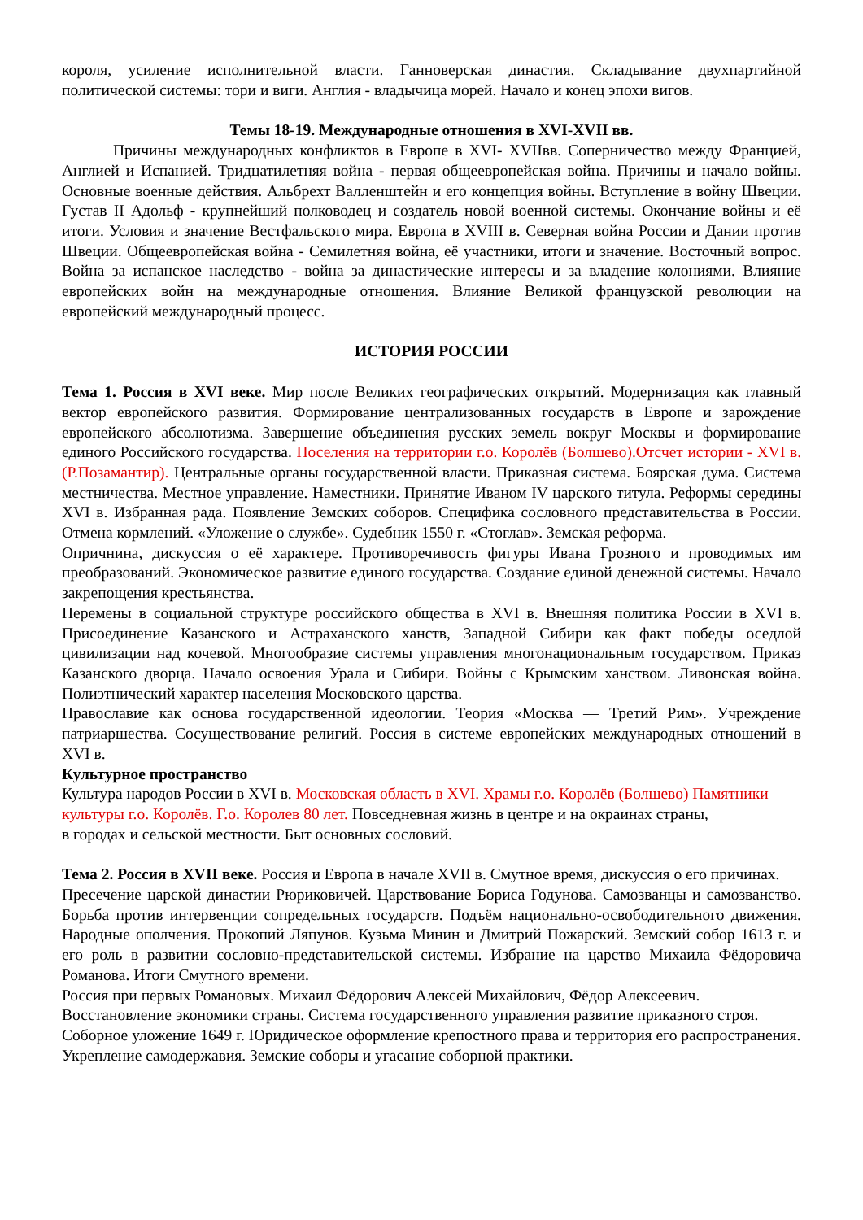короля, усиление исполнительной власти. Ганноверская династия. Складывание двухпартийной политической системы: тори и виги. Англия - владычица морей. Начало и конец эпохи вигов.
Темы 18-19. Международные отношения в XVI-XVII вв.
Причины международных конфликтов в Европе в XVI- XVIIвв. Соперничество между Францией, Англией и Испанией. Тридцатилетняя война - первая общеевропейская война. Причины и начало войны. Основные военные действия. Альбрехт Валленштейн и его концепция войны. Вступление в войну Швеции. Густав II Адольф - крупнейший полководец и создатель новой военной системы. Окончание войны и её итоги. Условия и значение Вестфальского мира. Европа в XVIII в. Северная война России и Дании против Швеции. Общеевропейская война - Семилетняя война, её участники, итоги и значение. Восточный вопрос. Война за испанское наследство - война за династические интересы и за владение колониями. Влияние европейских войн на международные отношения. Влияние Великой французской революции на европейский международный процесс.
ИСТОРИЯ РОССИИ
Тема 1. Россия в XVI веке. Мир после Великих географических открытий. Модернизация как главный вектор европейского развития. Формирование централизованных государств в Европе и зарождение европейского абсолютизма. Завершение объединения русских земель вокруг Москвы и формирование единого Российского государства. Поселения на территории г.о. Королёв (Болшево).Отсчет истории - XVI в.(Р.Позамантир). Центральные органы государственной власти. Приказная система. Боярская дума. Система местничества. Местное управление. Наместники. Принятие Иваном IV царского титула. Реформы середины XVI в. Избранная рада. Появление Земских соборов. Специфика сословного представительства в России. Отмена кормлений. «Уложение о службе». Судебник 1550 г. «Стоглав». Земская реформа.
Опричнина, дискуссия о её характере. Противоречивость фигуры Ивана Грозного и проводимых им преобразований. Экономическое развитие единого государства. Создание единой денежной системы. Начало закрепощения крестьянства.
Перемены в социальной структуре российского общества в XVI в. Внешняя политика России в XVI в. Присоединение Казанского и Астраханского ханств, Западной Сибири как факт победы оседлой цивилизации над кочевой. Многообразие системы управления многонациональным государством. Приказ Казанского дворца. Начало освоения Урала и Сибири. Войны с Крымским ханством. Ливонская война. Полиэтнический характер населения Московского царства.
Православие как основа государственной идеологии. Теория «Москва — Третий Рим». Учреждение патриаршества. Сосуществование религий. Россия в системе европейских международных отношений в XVI в.
Культурное пространство
Культура народов России в XVI в. Московская область в XVI. Храмы г.о. Королёв (Болшево) Памятники культуры г.о. Королёв. Г.о. Королев 80 лет. Повседневная жизнь в центре и на окраинах страны,
в городах и сельской местности. Быт основных сословий.
Тема 2. Россия в XVII веке. Россия и Европа в начале XVII в. Смутное время, дискуссия о его причинах.
Пресечение царской династии Рюриковичей. Царствование Бориса Годунова. Самозванцы и самозванство. Борьба против интервенции сопредельных государств. Подъём национально-освободительного движения. Народные ополчения. Прокопий Ляпунов. Кузьма Минин и Дмитрий Пожарский. Земский собор 1613 г. и его роль в развитии сословно-представительской системы. Избрание на царство Михаила Фёдоровича Романова. Итоги Смутного времени.
Россия при первых Романовых. Михаил Фёдорович Алексей Михайлович, Фёдор Алексеевич. Восстановление экономики страны. Система государственного управления развитие приказного строя. Соборное уложение 1649 г. Юридическое оформление крепостного права и территория его распространения. Укрепление самодержавия. Земские соборы и угасание соборной практики.